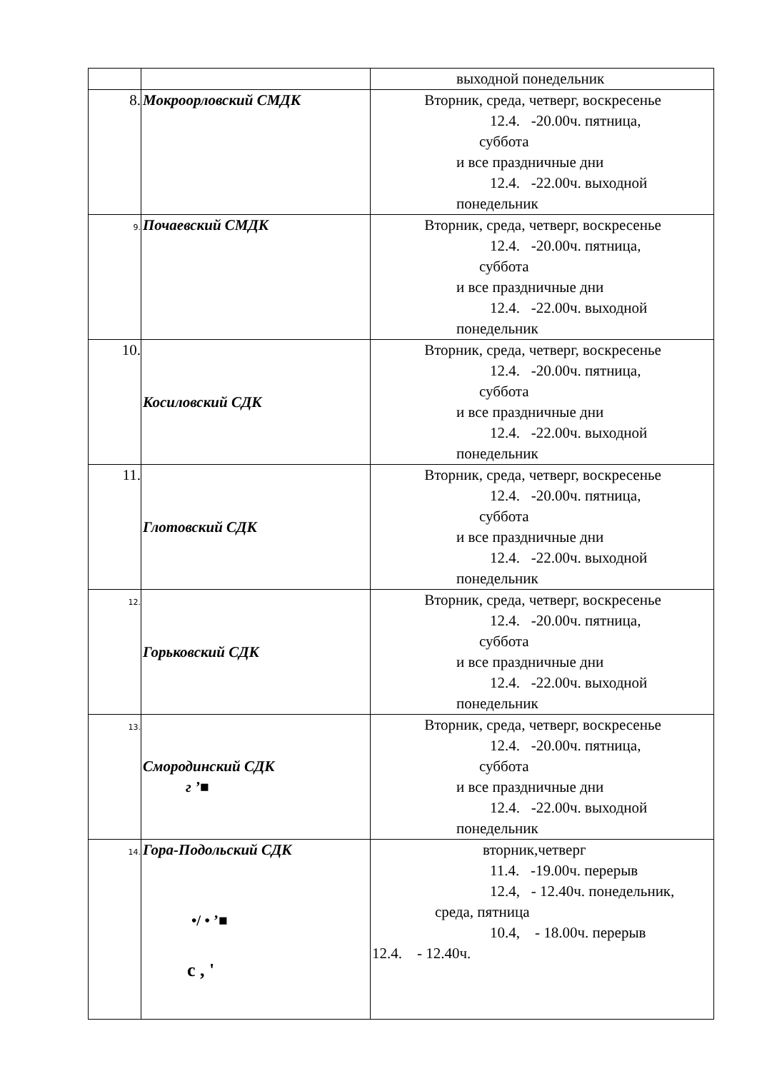| | | выходной понедельник |
| 8. | Мокроорловский СМДК | Вторник, среда, четверг, воскресенье 12.4. -20.00ч. пятница, суббота и все праздничные дни 12.4. -22.00ч. выходной понедельник |
| 9. | Почаевский СМДК | Вторник, среда, четверг, воскресенье 12.4. -20.00ч. пятница, суббота и все праздничные дни 12.4. -22.00ч. выходной понедельник |
| 10. | Косиловский СДК | Вторник, среда, четверг, воскресенье 12.4. -20.00ч. пятница, суббота и все праздничные дни 12.4. -22.00ч. выходной понедельник |
| 11. | Глотовский СДК | Вторник, среда, четверг, воскресенье 12.4. -20.00ч. пятница, суббота и все праздничные дни 12.4. -22.00ч. выходной понедельник |
| 12. | Горьковский СДК | Вторник, среда, четверг, воскресенье 12.4. -20.00ч. пятница, суббота и все праздничные дни 12.4. -22.00ч. выходной понедельник |
| 13. | Смородинский СДК г ’■ | Вторник, среда, четверг, воскресенье 12.4. -20.00ч. пятница, суббота и все праздничные дни 12.4. -22.00ч. выходной понедельник |
| 14. | Гора-Подольский СДК •/ • ’■ с , ' | вторник,четверг 11.4. -19.00ч. перерыв 12.4, - 12.40ч. понедельник, среда, пятница 10.4, - 18.00ч. перерыв 12.4. - 12.40ч. |